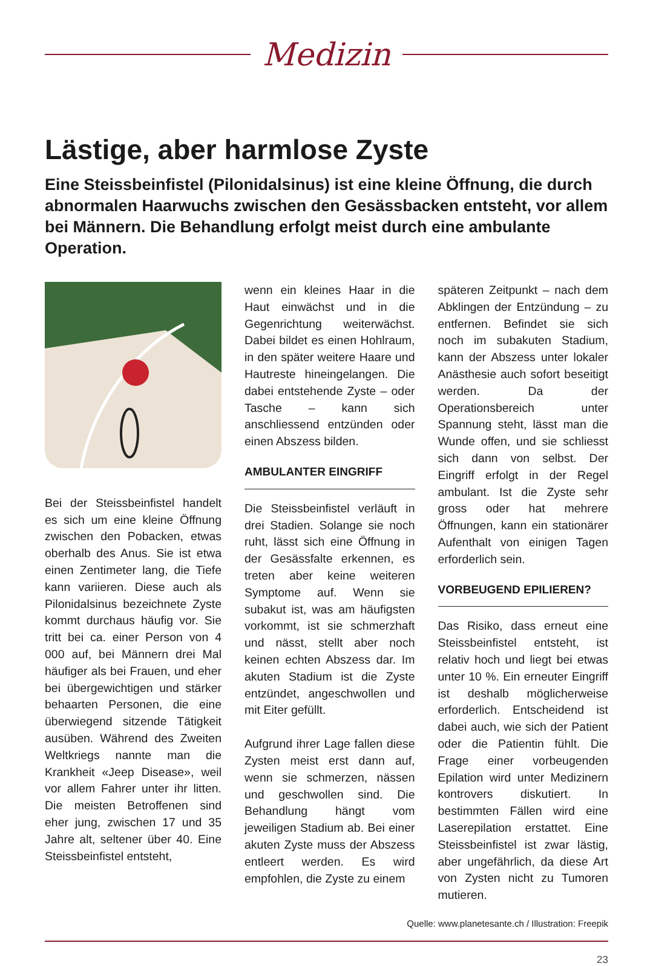Medizin
Lästige, aber harmlose Zyste
Eine Steissbeinfistel (Pilonidalsinus) ist eine kleine Öffnung, die durch abnormalen Haarwuchs zwischen den Gesässbacken entsteht, vor allem bei Männern. Die Behandlung erfolgt meist durch eine ambulante Operation.
Bei der Steissbeinfistel handelt es sich um eine kleine Öffnung zwischen den Pobacken, etwas oberhalb des Anus. Sie ist etwa einen Zentimeter lang, die Tiefe kann variieren. Diese auch als Pilonidalsinus bezeichnete Zyste kommt durchaus häufig vor. Sie tritt bei ca. einer Person von 4 000 auf, bei Männern drei Mal häufiger als bei Frauen, und eher bei übergewichtigen und stärker behaarten Personen, die eine überwiegend sitzende Tätigkeit ausüben. Während des Zweiten Weltkriegs nannte man die Krankheit «Jeep Disease», weil vor allem Fahrer unter ihr litten. Die meisten Betroffenen sind eher jung, zwischen 17 und 35 Jahre alt, seltener über 40. Eine Steissbeinfistel entsteht,
wenn ein kleines Haar in die Haut einwächst und in die Gegenrichtung weiterwächst. Dabei bildet es einen Hohlraum, in den später weitere Haare und Hautreste hineingelangen. Die dabei entstehende Zyste – oder Tasche – kann sich anschliessend entzünden oder einen Abszess bilden.
AMBULANTER EINGRIFF
Die Steissbeinfistel verläuft in drei Stadien. Solange sie noch ruht, lässt sich eine Öffnung in der Gesässfalte erkennen, es treten aber keine weiteren Symptome auf. Wenn sie subakut ist, was am häufigsten vorkommt, ist sie schmerzhaft und nässt, stellt aber noch keinen echten Abszess dar. Im akuten Stadium ist die Zyste entzündet, angeschwollen und mit Eiter gefüllt.
Aufgrund ihrer Lage fallen diese Zysten meist erst dann auf, wenn sie schmerzen, nässen und geschwollen sind. Die Behandlung hängt vom jeweiligen Stadium ab. Bei einer akuten Zyste muss der Abszess entleert werden. Es wird empfohlen, die Zyste zu einem
späteren Zeitpunkt – nach dem Abklingen der Entzündung – zu entfernen. Befindet sie sich noch im subakuten Stadium, kann der Abszess unter lokaler Anästhesie auch sofort beseitigt werden. Da der Operationsbereich unter Spannung steht, lässt man die Wunde offen, und sie schliesst sich dann von selbst. Der Eingriff erfolgt in der Regel ambulant. Ist die Zyste sehr gross oder hat mehrere Öffnungen, kann ein stationärer Aufenthalt von einigen Tagen erforderlich sein.
VORBEUGEND EPILIEREN?
Das Risiko, dass erneut eine Steissbeinfistel entsteht, ist relativ hoch und liegt bei etwas unter 10 %. Ein erneuter Eingriff ist deshalb möglicherweise erforderlich. Entscheidend ist dabei auch, wie sich der Patient oder die Patientin fühlt. Die Frage einer vorbeugenden Epilation wird unter Medizinern kontrovers diskutiert. In bestimmten Fällen wird eine Laserepilation erstattet. Eine Steissbeinfistel ist zwar lästig, aber ungefährlich, da diese Art von Zysten nicht zu Tumoren mutieren.
Quelle: www.planetesante.ch / Illustration: Freepik
23